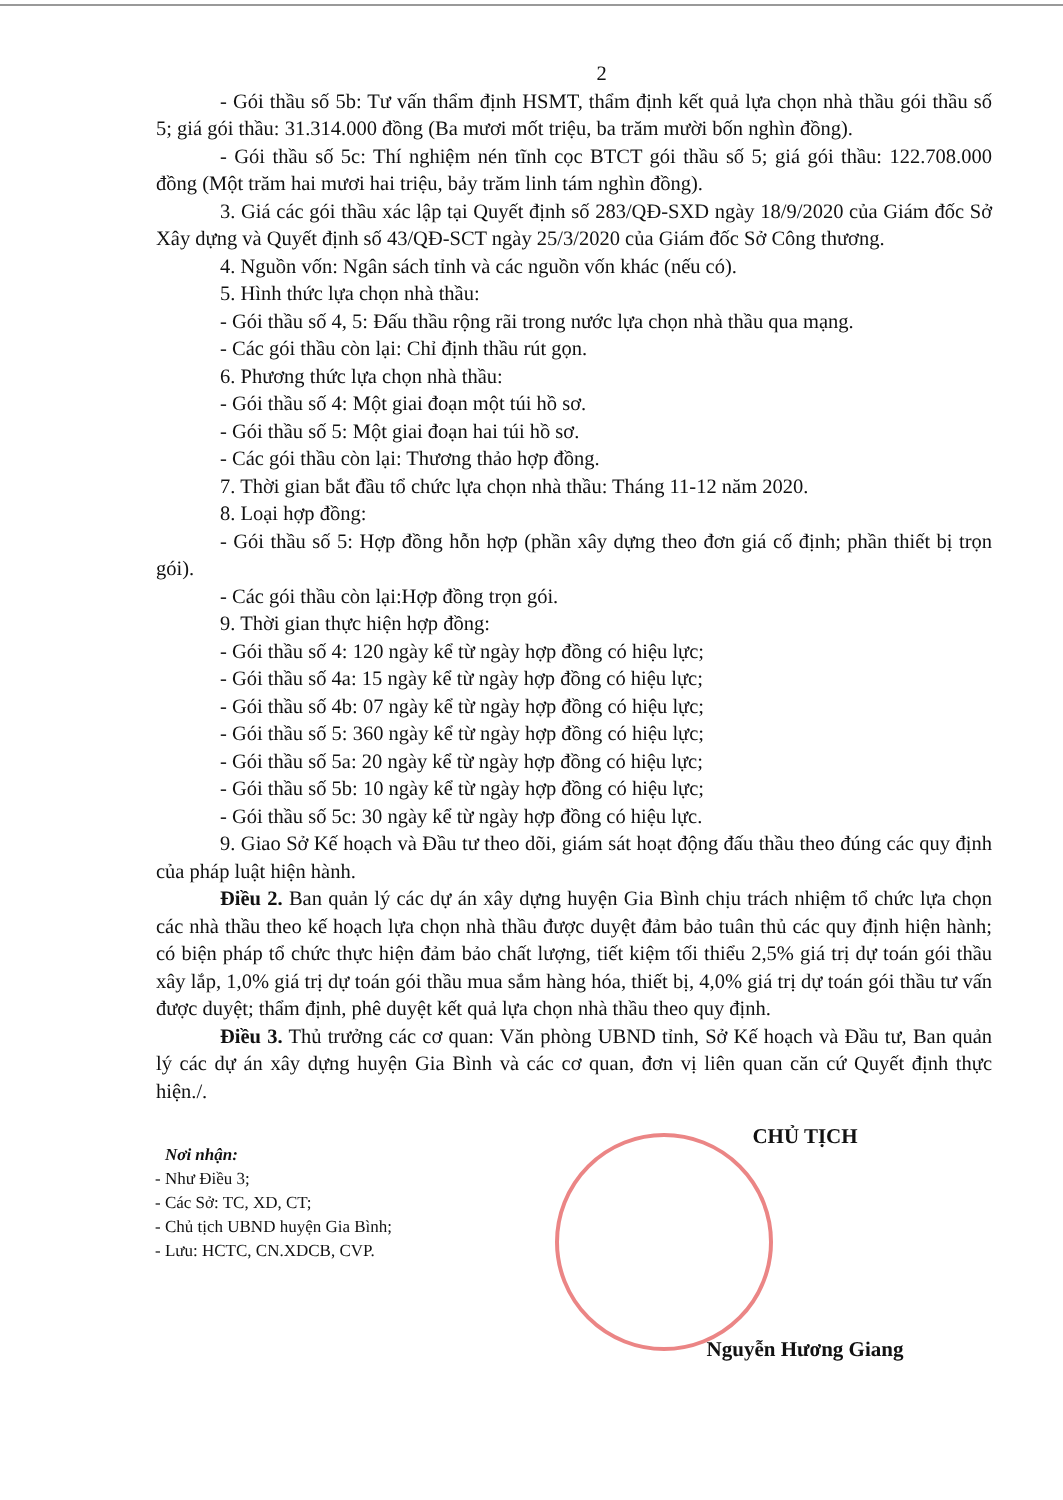2
- Gói thầu số 5b: Tư vấn thẩm định HSMT, thẩm định kết quả lựa chọn nhà thầu gói thầu số 5; giá gói thầu: 31.314.000 đồng (Ba mươi mốt triệu, ba trăm mười bốn nghìn đồng).
- Gói thầu số 5c: Thí nghiệm nén tĩnh cọc BTCT gói thầu số 5; giá gói thầu: 122.708.000 đồng (Một trăm hai mươi hai triệu, bảy trăm linh tám nghìn đồng).
3. Giá các gói thầu xác lập tại Quyết định số 283/QĐ-SXD ngày 18/9/2020 của Giám đốc Sở Xây dựng và Quyết định số 43/QĐ-SCT ngày 25/3/2020 của Giám đốc Sở Công thương.
4. Nguồn vốn: Ngân sách tỉnh và các nguồn vốn khác (nếu có).
5. Hình thức lựa chọn nhà thầu:
- Gói thầu số 4, 5: Đấu thầu rộng rãi trong nước lựa chọn nhà thầu qua mạng.
- Các gói thầu còn lại: Chỉ định thầu rút gọn.
6. Phương thức lựa chọn nhà thầu:
- Gói thầu số 4: Một giai đoạn một túi hồ sơ.
- Gói thầu số 5: Một giai đoạn hai túi hồ sơ.
- Các gói thầu còn lại: Thương thảo hợp đồng.
7. Thời gian bắt đầu tổ chức lựa chọn nhà thầu: Tháng 11-12 năm 2020.
8. Loại hợp đồng:
- Gói thầu số 5: Hợp đồng hỗn hợp (phần xây dựng theo đơn giá cố định; phần thiết bị trọn gói).
- Các gói thầu còn lại:Hợp đồng trọn gói.
9. Thời gian thực hiện hợp đồng:
- Gói thầu số 4: 120 ngày kể từ ngày hợp đồng có hiệu lực;
- Gói thầu số 4a: 15 ngày kể từ ngày hợp đồng có hiệu lực;
- Gói thầu số 4b: 07 ngày kể từ ngày hợp đồng có hiệu lực;
- Gói thầu số 5: 360 ngày kể từ ngày hợp đồng có hiệu lực;
- Gói thầu số 5a: 20 ngày kể từ ngày hợp đồng có hiệu lực;
- Gói thầu số 5b: 10 ngày kể từ ngày hợp đồng có hiệu lực;
- Gói thầu số 5c: 30 ngày kể từ ngày hợp đồng có hiệu lực.
9. Giao Sở Kế hoạch và Đầu tư theo dõi, giám sát hoạt động đấu thầu theo đúng các quy định của pháp luật hiện hành.
Điều 2. Ban quản lý các dự án xây dựng huyện Gia Bình chịu trách nhiệm tổ chức lựa chọn các nhà thầu theo kế hoạch lựa chọn nhà thầu được duyệt đảm bảo tuân thủ các quy định hiện hành; có biện pháp tổ chức thực hiện đảm bảo chất lượng, tiết kiệm tối thiểu 2,5% giá trị dự toán gói thầu xây lắp, 1,0% giá trị dự toán gói thầu mua sắm hàng hóa, thiết bị, 4,0% giá trị dự toán gói thầu tư vấn được duyệt; thẩm định, phê duyệt kết quả lựa chọn nhà thầu theo quy định.
Điều 3. Thủ trưởng các cơ quan: Văn phòng UBND tỉnh, Sở Kế hoạch và Đầu tư, Ban quản lý các dự án xây dựng huyện Gia Bình và các cơ quan, đơn vị liên quan căn cứ Quyết định thực hiện./.
Nơi nhận:
- Như Điều 3;
- Các Sở: TC, XD, CT;
- Chủ tịch UBND huyện Gia Bình;
- Lưu: HCTC, CN.XDCB, CVP.
CHỦ TỊCH
Nguyễn Hương Giang